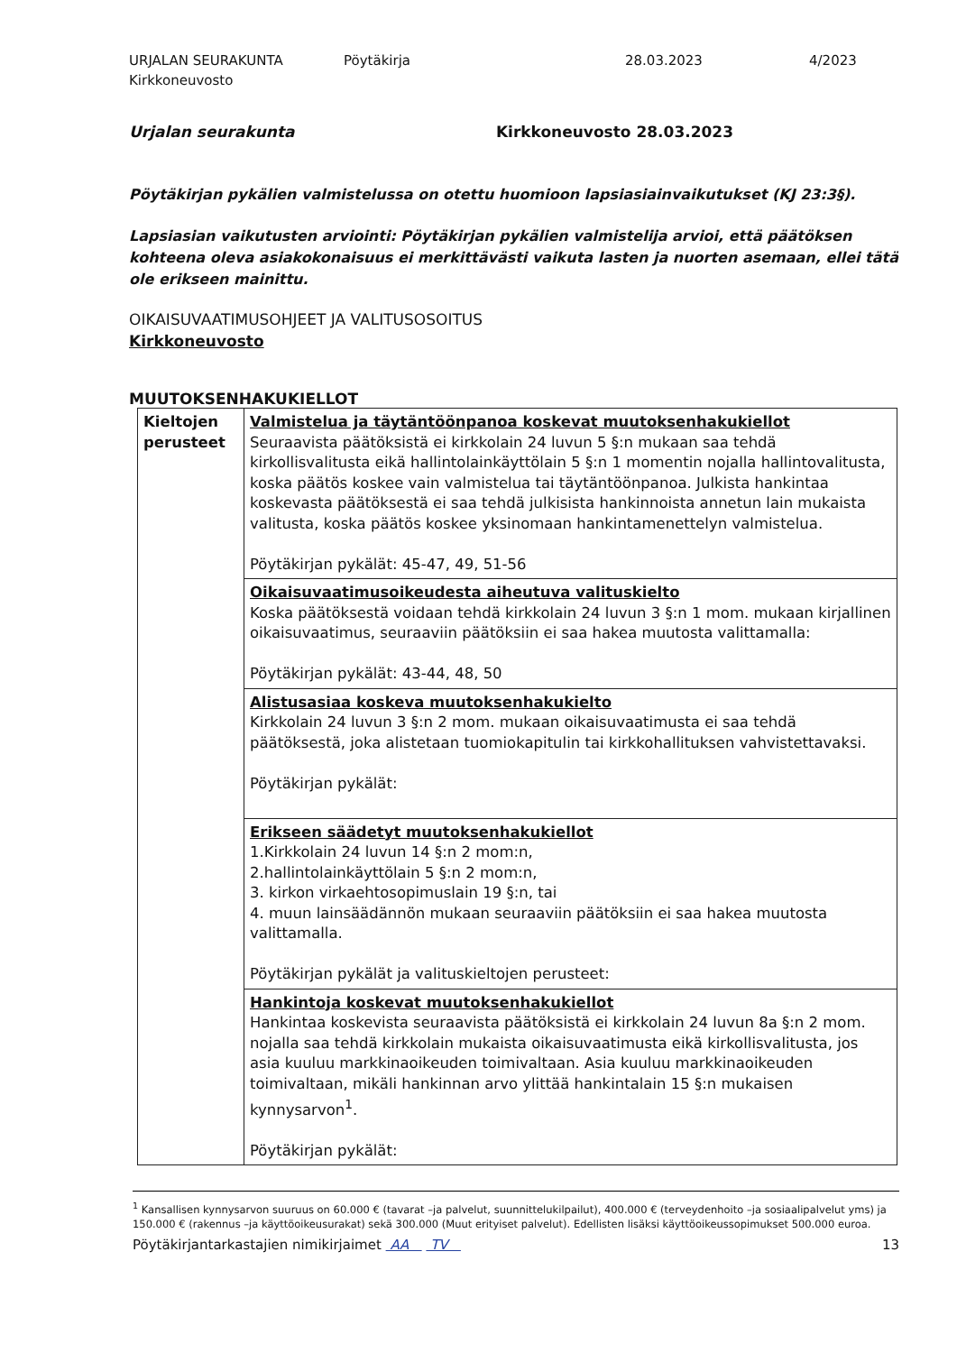URJALAN SEURAKUNTA
Kirkkoneuvosto
Pöytäkirja 28.03.2023 4/2023
Urjalan seurakunta Kirkkoneuvosto 28.03.2023
Pöytäkirjan pykälien valmistelussa on otettu huomioon lapsiasiainvaikutukset (KJ 23:3§).
Lapsiasian vaikutusten arviointi: Pöytäkirjan pykälien valmistelija arvioi, että päätöksen kohteena oleva asiakokonaisuus ei merkittävästi vaikuta lasten ja nuorten asemaan, ellei tätä ole erikseen mainittu.
OIKAISUVAATIMUSOHJEET JA VALITUSOSOITUS
Kirkkoneuvosto
MUUTOKSENHAKUKIELLOT
| Kieltojen perusteet | Valmistelua ja täytäntöönpanoa koskevat muutoksenhakukiellot Seuraavista päätöksistä ei kirkkolain 24 luvun 5 §:n mukaan saa tehdä kirkollisvalitusta eikä hallintolainkäyttölain 5 §:n 1 momentin nojalla hallintovalitusta, koska päätös koskee vain valmistelua tai täytäntöönpanoa. Julkista hankintaa koskevasta päätöksestä ei saa tehdä julkisista hankinnoista annetun lain mukaista valitusta, koska päätös koskee yksinomaan hankintamenettelyn valmistelua. Pöytäkirjan pykälät: 45-47, 49, 51-56 |
| | Oikaisuvaatimusoikeudesta aiheutuva valituskielto Koska päätöksestä voidaan tehdä kirkkolain 24 luvun 3 §:n 1 mom. mukaan kirjallinen oikaisuvaatimus, seuraaviin päätöksiin ei saa hakea muutosta valittamalla: Pöytäkirjan pykälät: 43-44, 48, 50 |
| | Alistusasiaa koskeva muutoksenhakukielto Kirkkolain 24 luvun 3 §:n 2 mom. mukaan oikaisuvaatimusta ei saa tehdä päätöksestä, joka alistetaan tuomiokapitulin tai kirkkohallituksen vahvistettavaksi. Pöytäkirjan pykälät: |
| | Erikseen säädetyt muutoksenhakukiellot 1.Kirkkolain 24 luvun 14 §:n 2 mom:n, 2.hallintolainkäyttölain 5 §:n 2 mom:n, 3. kirkon virkaehtosopimuslain 19 §:n, tai 4. muun lainsäädännön mukaan seuraaviin päätöksiin ei saa hakea muutosta valittamalla. Pöytäkirjan pykälät ja valituskieltojen perusteet: |
| | Hankintoja koskevat muutoksenhakukiellot Hankintaa koskevista seuraavista päätöksistä ei kirkkolain 24 luvun 8a §:n 2 mom. nojalla saa tehdä kirkkolain mukaista oikaisuvaatimusta eikä kirkollisvalitusta, jos asia kuuluu markkinaoikeuden toimivaltaan. Asia kuuluu markkinaoikeuden toimivaltaan, mikäli hankinnan arvo ylittää hankintalain 15 §:n mukaisen kynnysarvon<sup>1</sup>. Pöytäkirjan pykälät: |
<sup>1</sup> Kansallisen kynnysarvon suuruus on 60.000 € (tavarat –ja palvelut, suunnittelukilpailut), 400.000 € (terveydenhoito –ja sosiaalipalvelut yms) ja 150.000 € (rakennus –ja käyttöoikeusurakat) sekä 300.000 (Muut erityiset palvelut). Edellisten lisäksi käyttöoikeussopimukset 500.000 euroa.
Pöytäkirjantarkastajien nimikirjaimet AA TV 13